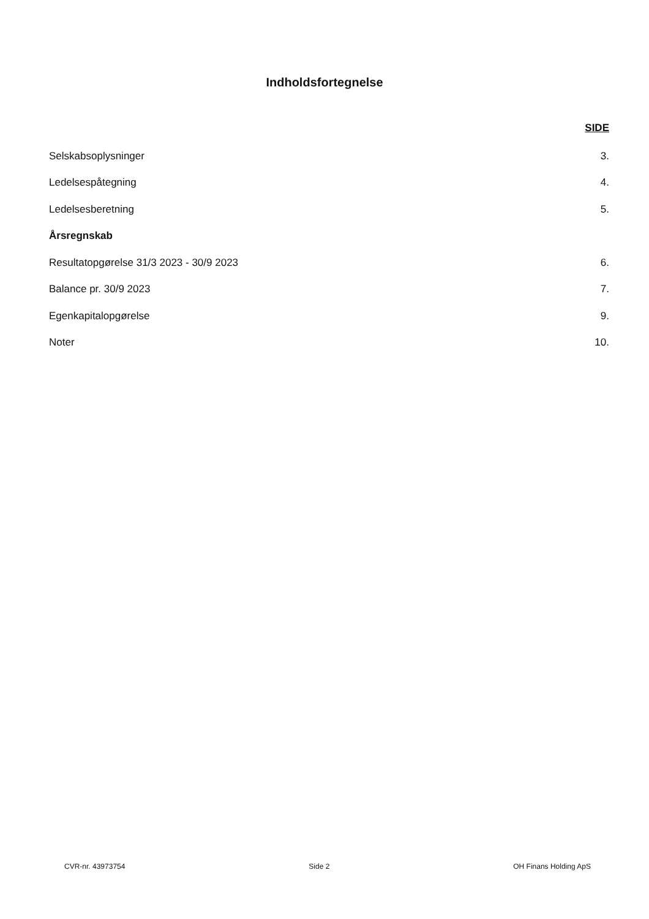Indholdsfortegnelse
SIDE
Selskabsoplysninger 3.
Ledelsespåtegning 4.
Ledelsesberetning 5.
Årsregnskab
Resultatopgørelse 31/3 2023 - 30/9 2023 6.
Balance pr. 30/9 2023 7.
Egenkapitalopgørelse 9.
Noter 10.
CVR-nr. 43973754 Side 2 OH Finans Holding ApS